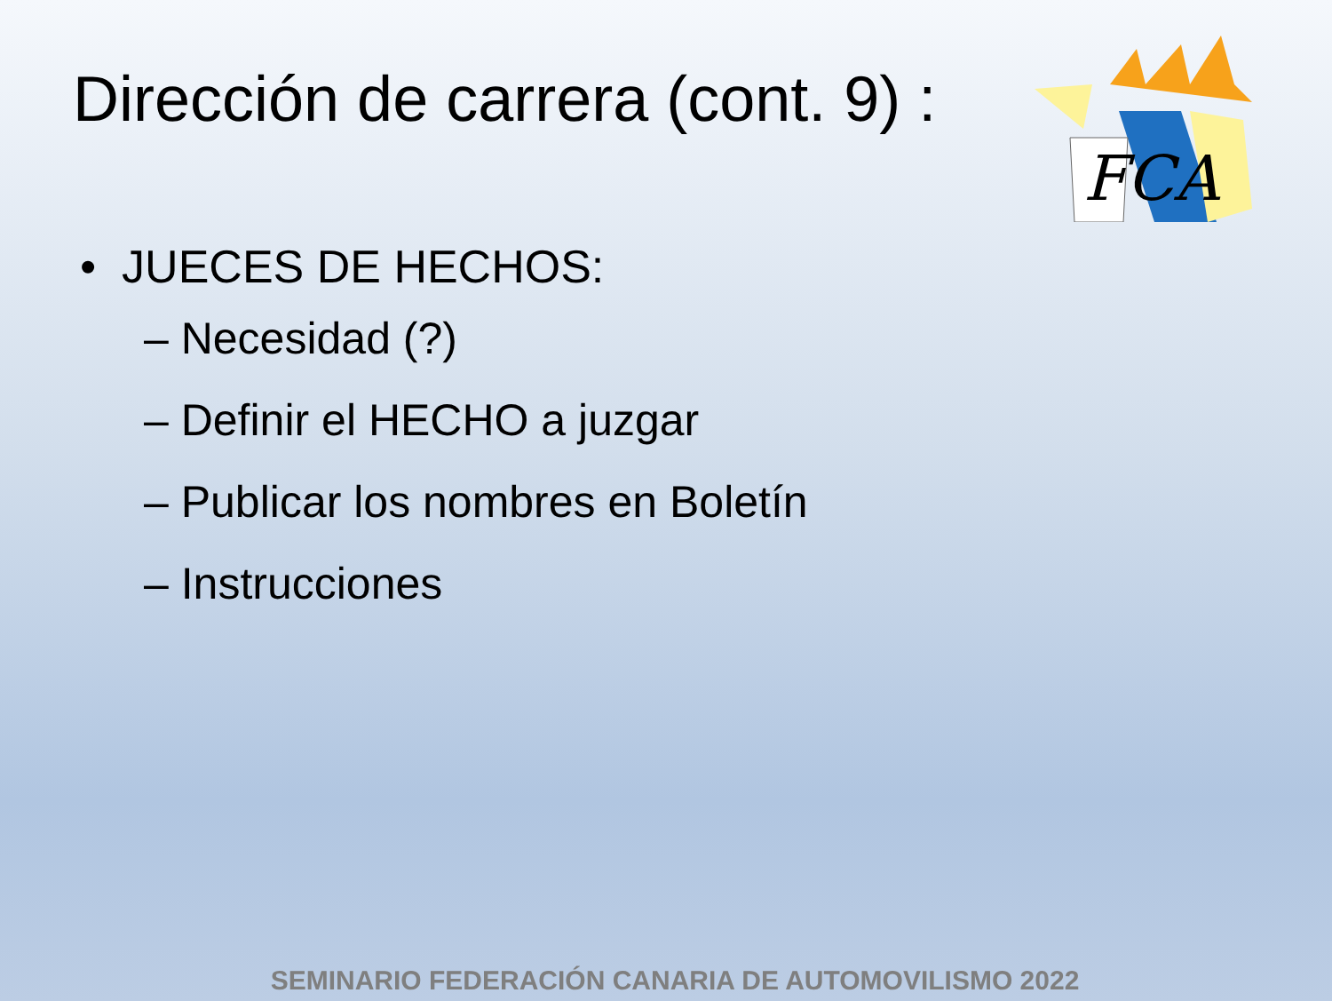Dirección de carrera (cont. 9) :
FCA
• JUECES DE HECHOS:
– Necesidad (?)
– Definir el HECHO a juzgar
– Publicar los nombres en Boletín
– Instrucciones
SEMINARIO FEDERACIÓN CANARIA DE AUTOMOVILISMO 2022